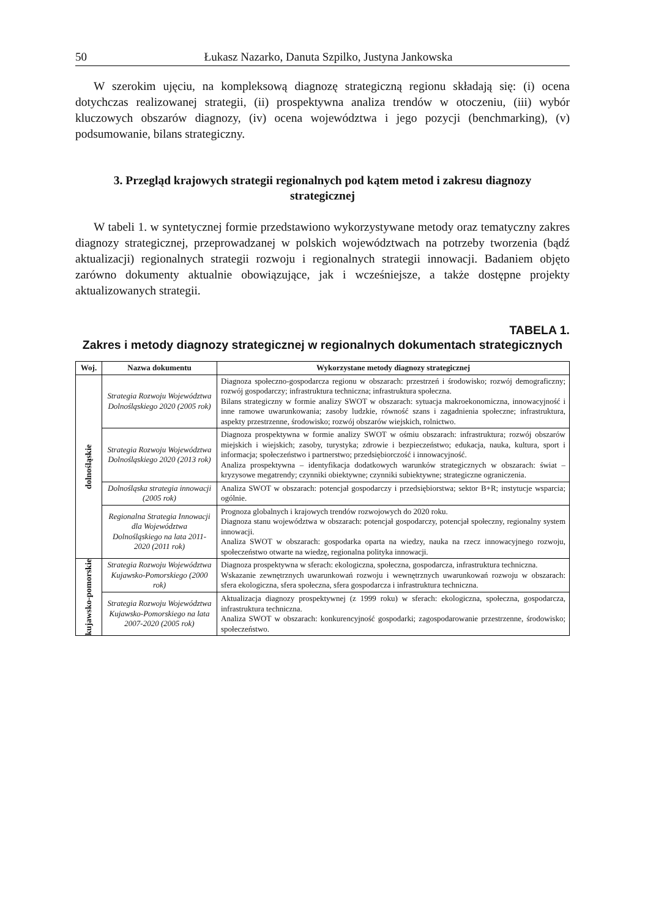50 Łukasz Nazarko, Danuta Szpilko, Justyna Jankowska
W szerokim ujęciu, na kompleksową diagnozę strategiczną regionu składają się: (i) ocena dotychczas realizowanej strategii, (ii) prospektywna analiza trendów w otoczeniu, (iii) wybór kluczowych obszarów diagnozy, (iv) ocena województwa i jego pozycji (benchmarking), (v) podsumowanie, bilans strategiczny.
3. Przegląd krajowych strategii regionalnych pod kątem metod i zakresu diagnozy strategicznej
W tabeli 1. w syntetycznej formie przedstawiono wykorzystywane metody oraz tematyczny zakres diagnozy strategicznej, przeprowadzanej w polskich województwach na potrzeby tworzenia (bądź aktualizacji) regionalnych strategii rozwoju i regionalnych strategii innowacji. Badaniem objęto zarówno dokumenty aktualnie obowiązujące, jak i wcześniejsze, a także dostępne projekty aktualizowanych strategii.
TABELA 1.
Zakres i metody diagnozy strategicznej w regionalnych dokumentach strategicznych
| Woj. | Nazwa dokumentu | Wykorzystane metody diagnozy strategicznej |
| --- | --- | --- |
| dolnośląskie | Strategia Rozwoju Województwa Dolnośląskiego 2020 (2005 rok) | Diagnoza społeczno-gospodarcza regionu w obszarach: przestrzeń i środowisko; rozwój demograficzny; rozwój gospodarczy; infrastruktura techniczna; infrastruktura społeczna. Bilans strategiczny w formie analizy SWOT w obszarach: sytuacja makroekonomiczna, innowacyjność i inne ramowe uwarunkowania; zasoby ludzkie, równość szans i zagadnienia społeczne; infrastruktura, aspekty przestrzenne, środowisko; rozwój obszarów wiejskich, rolnictwo. |
| | Strategia Rozwoju Województwa Dolnośląskiego 2020 (2013 rok) | Diagnoza prospektywna w formie analizy SWOT w ośmiu obszarach: infrastruktura; rozwój obszarów miejskich i wiejskich; zasoby, turystyka; zdrowie i bezpieczeństwo; edukacja, nauka, kultura, sport i informacja; społeczeństwo i partnerstwo; przedsiębiorczość i innowacyjność. Analiza prospektywna – identyfikacja dodatkowych warunków strategicznych w obszarach: świat – kryzysowe megatrendy; czynniki obiektywne; czynniki subiektywne; strategiczne ograniczenia. |
| | Dolnośląska strategia innowacji (2005 rok) | Analiza SWOT w obszarach: potencjał gospodarczy i przedsiębiorstwa; sektor B+R; instytucje wsparcia; ogólnie. |
| | Regionalna Strategia Innowacji dla Województwa Dolnośląskiego na lata 2011-2020 (2011 rok) | Prognoza globalnych i krajowych trendów rozwojowych do 2020 roku. Diagnoza stanu województwa w obszarach: potencjał gospodarczy, potencjał społeczny, regionalny system innowacji. Analiza SWOT w obszarach: gospodarka oparta na wiedzy, nauka na rzecz innowacyjnego rozwoju, społeczeństwo otwarte na wiedzę, regionalna polityka innowacji. |
| kujawsko-pomorskie | Strategia Rozwoju Województwa Kujawsko-Pomorskiego (2000 rok) | Diagnoza prospektywna w sferach: ekologiczna, społeczna, gospodarcza, infrastruktura techniczna. Wskazanie zewnętrznych uwarunkowań rozwoju i wewnętrznych uwarunkowań rozwoju w obszarach: sfera ekologiczna, sfera społeczna, sfera gospodarcza i infrastruktura techniczna. |
| | Strategia Rozwoju Województwa Kujawsko-Pomorskiego na lata 2007-2020 (2005 rok) | Aktualizacja diagnozy prospektywnej (z 1999 roku) w sferach: ekologiczna, społeczna, gospodarcza, infrastruktura techniczna. Analiza SWOT w obszarach: konkurencyjność gospodarki; zagospodarowanie przestrzenne, środowisko; społeczeństwo. |